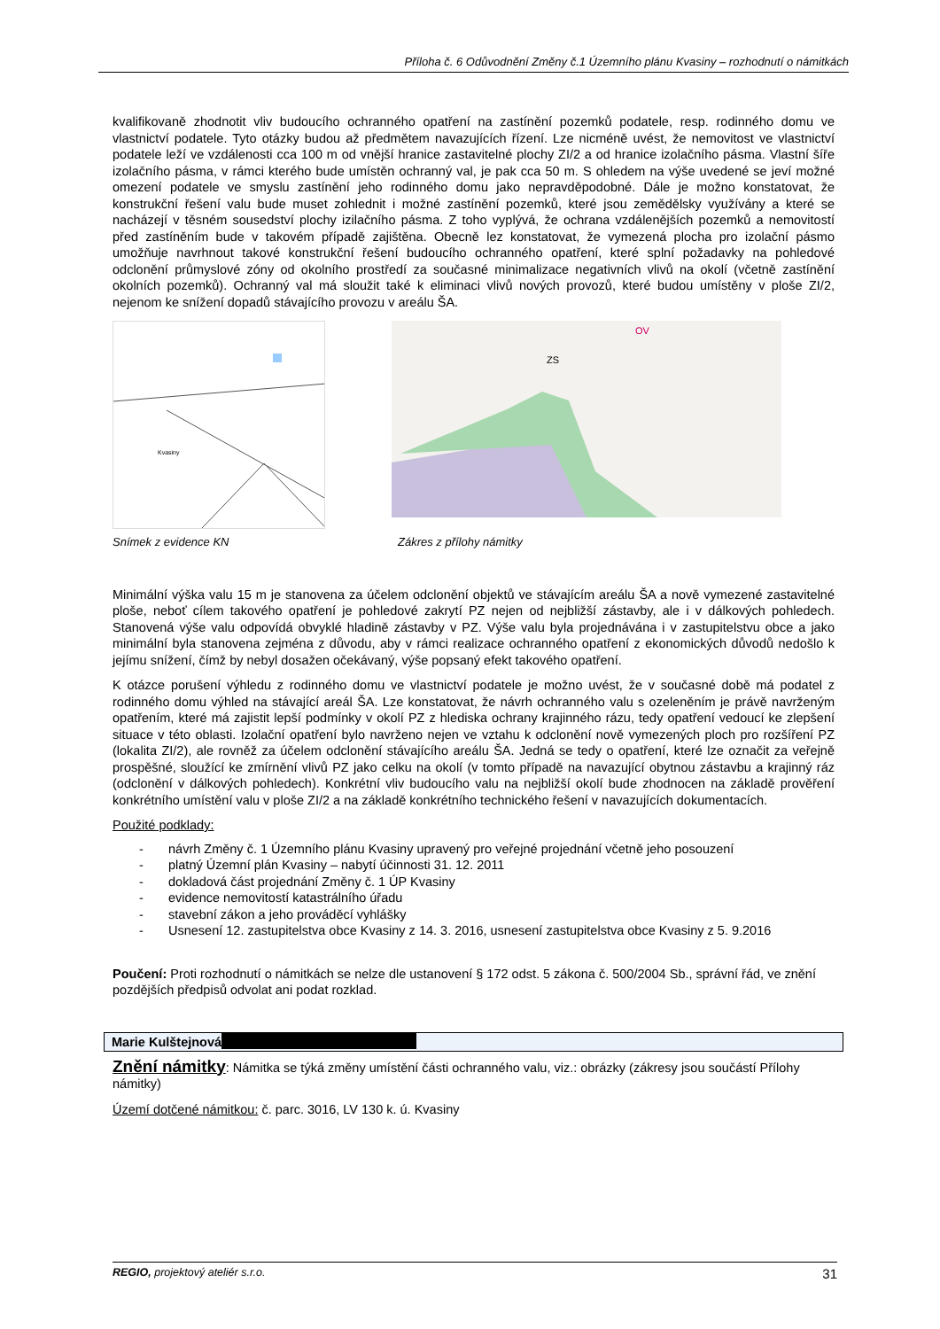Příloha č. 6 Odůvodnění Změny č.1 Územního plánu Kvasiny – rozhodnutí o námitkách
kvalifikovaně zhodnotit vliv budoucího ochranného opatření na zastínění pozemků podatele, resp. rodinného domu ve vlastnictví podatele. Tyto otázky budou až předmětem navazujících řízení. Lze nicméně uvést, že nemovitost ve vlastnictví podatele leží ve vzdálenosti cca 100 m od vnější hranice zastavitelné plochy ZI/2 a od hranice izolačního pásma. Vlastní šíře izolačního pásma, v rámci kterého bude umístěn ochranný val, je pak cca 50 m. S ohledem na výše uvedené se jeví možné omezení podatele ve smyslu zastínění jeho rodinného domu jako nepravděpodobné. Dále je možno konstatovat, že konstrukční řešení valu bude muset zohlednit i možné zastínění pozemků, které jsou zemědělsky využívány a které se nacházejí v těsném sousedství plochy izilačního pásma. Z toho vyplývá, že ochrana vzdálenějších pozemků a nemovitostí před zastíněním bude v takovém případě zajištěna. Obecně lez konstatovat, že vymezená plocha pro izolační pásmo umožňuje navrhnout takové konstrukční řešení budoucího ochranného opatření, které splní požadavky na pohledové odclonění průmyslové zóny od okolního prostředí za současné minimalizace negativních vlivů na okolí (včetně zastínění okolních pozemků). Ochranný val má sloužit také k eliminaci vlivů nových provozů, které budou umístěny v ploše ZI/2, nejenom ke snížení dopadů stávajícího provozu v areálu ŠA.
Kvasiny
ZS
OV
Snímek z evidence KN Zákres z přílohy námitky
Minimální výška valu 15 m je stanovena za účelem odclonění objektů ve stávajícím areálu ŠA a nově vymezené zastavitelné ploše, neboť cílem takového opatření je pohledové zakrytí PZ nejen od nejbližší zástavby, ale i v dálkových pohledech. Stanovená výše valu odpovídá obvyklé hladině zástavby v PZ. Výše valu byla projednávána i v zastupitelstvu obce a jako minimální byla stanovena zejména z důvodu, aby v rámci realizace ochranného opatření z ekonomických důvodů nedošlo k jejímu snížení, čímž by nebyl dosažen očekávaný, výše popsaný efekt takového opatření.
K otázce porušení výhledu z rodinného domu ve vlastnictví podatele je možno uvést, že v současné době má podatel z rodinného domu výhled na stávající areál ŠA. Lze konstatovat, že návrh ochranného valu s ozeleněním je právě navrženým opatřením, které má zajistit lepší podmínky v okolí PZ z hlediska ochrany krajinného rázu, tedy opatření vedoucí ke zlepšení situace v této oblasti. Izolační opatření bylo navrženo nejen ve vztahu k odclonění nově vymezených ploch pro rozšíření PZ (lokalita ZI/2), ale rovněž za účelem odclonění stávajícího areálu ŠA. Jedná se tedy o opatření, které lze označit za veřejně prospěšné, sloužící ke zmírnění vlivů PZ jako celku na okolí (v tomto případě na navazující obytnou zástavbu a krajinný ráz (odclonění v dálkových pohledech). Konkrétní vliv budoucího valu na nejbližší okolí bude zhodnocen na základě prověření konkrétního umístění valu v ploše ZI/2 a na základě konkrétního technického řešení v navazujících dokumentacích.
Použité podklady:
- návrh Změny č. 1 Územního plánu Kvasiny upravený pro veřejné projednání včetně jeho posouzení
- platný Územní plán Kvasiny – nabytí účinnosti 31. 12. 2011
- dokladová část projednání Změny č. 1 ÚP Kvasiny
- evidence nemovitostí katastrálního úřadu
- stavební zákon a jeho prováděcí vyhlášky
- Usnesení 12. zastupitelstva obce Kvasiny z 14. 3. 2016, usnesení zastupitelstva obce Kvasiny z 5. 9.2016
Poučení: Proti rozhodnutí o námitkách se nelze dle ustanovení § 172 odst. 5 zákona č. 500/2004 Sb., správní řád, ve znění pozdějších předpisů odvolat ani podat rozklad.
Marie Kulštejnová
Znění námitky: Námitka se týká změny umístění části ochranného valu, viz.: obrázky (zákresy jsou součástí Přílohy námitky)
Území dotčené námitkou: č. parc. 3016, LV 130 k. ú. Kvasiny
REGIO, projektový ateliér s.r.o. 31